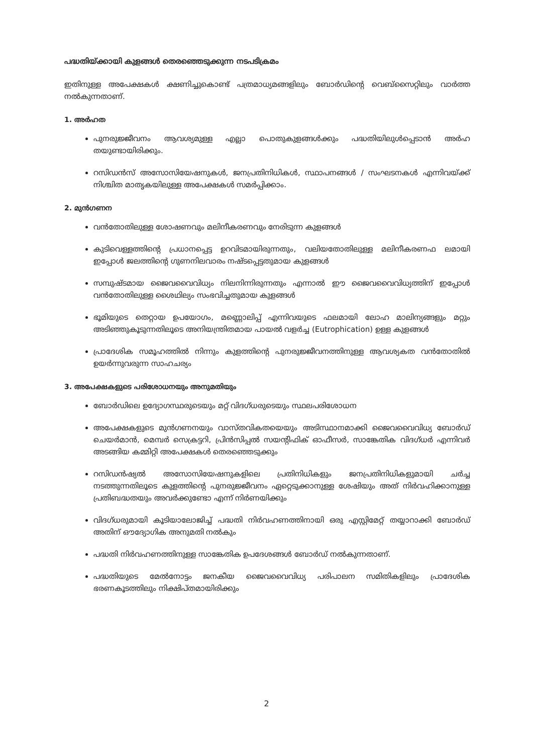പദ്ധതിയ്ക്കായി കുളങ്ങൾ തെരഞ്ഞെടുക്കുന്ന നടപടിക്രമം
ഇതിനുള്ള അപേക്ഷകൾ ക്ഷണിച്ചുകൊണ്ട് പത്രമാധ്യമങ്ങളിലും ബോർഡിന്റെ വെബ്സൈറ്റിലും വാർത്ത നൽകുന്നതാണ്.
1. അർഹത
പുനരുജ്ജീവനം ആവശ്യമുള്ള എല്ലാ പൊതുകുളങ്ങൾക്കും പദ്ധതിയിലുൾപ്പെടാൻ അർഹ തയുണ്ടായിരിക്കും.
റസിഡൻസ് അസോസിയേഷനുകൾ, ജനപ്രതിനിധികൾ, സ്ഥാപനങ്ങൾ / സംഘടനകൾ എന്നിവയ്ക്ക് നിശ്ചിത മാതൃകയിലുള്ള അപേക്ഷകൾ സമർപ്പിക്കാം.
2. മുൻഗണന
വൻതോതിലുള്ള ശോഷണവും മലിനീകരണവും നേരിടുന്ന കുളങ്ങൾ
കുടിവെള്ളത്തിന്റെ പ്രധാനപ്പെട്ട ഉറവിടമായിരുന്നതും, വലിയതോതിലുള്ള മലിനീകരണഫ ലമായി ഇപ്പോൾ ജലത്തിന്റെ ഗുണനിലവാരം നഷ്ടപ്പെട്ടതുമായ കുളങ്ങൾ
സമ്പുഷ്ടമായ ജൈവവൈവിധ്യം നിലനിന്നിരുന്നതും എന്നാൽ ഈ ജൈവവൈവിധ്യത്തിന് ഇപ്പോൾ വൻതോതിലുള്ള ശൈഥില്യം സംഭവിച്ചതുമായ കുളങ്ങൾ
ഭൂമിയുടെ തെറ്റായ ഉപയോഗം, മണ്ണൊലിപ്പ് എന്നിവയുടെ ഫലമായി ലോഹ മാലിന്യങ്ങളും മറ്റും അടിഞ്ഞുകൂടുന്നതിലൂടെ അനിയന്ത്രിതമായ പായൽ വളർച്ച (Eutrophication) ഉള്ള കുളങ്ങൾ
പ്രാദേശിക സമൂഹത്തിൽ നിന്നും കുളത്തിന്റെ പുനരുജ്ജീവനത്തിനുള്ള ആവശ്യകത വൻതോതിൽ ഉയർന്നുവരുന്ന സാഹചര്യം
3. അപേക്ഷകളുടെ പരിശോധനയും അനുമതിയും
ബോർഡിലെ ഉദ്യോഗസ്ഥരുടെയും മറ്റ് വിദഗ്ധരുടെയും സ്ഥലപരിശോധന
അപേക്ഷകളുടെ മുൻഗണനയും വാസ്തവികതയെയും അടിസ്ഥാനമാക്കി ജൈവവൈവിധ്യ ബോർഡ് ചെയർമാൻ, മെമ്പർ സെക്രട്ടറി, പ്രിൻസിപ്പൽ സയന്റിഫിക് ഓഫീസർ, സാങ്കേതിക വിദഗ്ധർ എന്നിവർ അടങ്ങിയ കമ്മിറ്റി അപേക്ഷകൾ തെരഞ്ഞെടുക്കും
റസിഡൻഷ്യൽ അസോസിയേഷനുകളിലെ പ്രതിനിധികളും ജനപ്രതിനിധികളുമായി ചർച്ച നടത്തുന്നതിലൂടെ കുളത്തിന്റെ പുനരുജ്ജീവനം ഏറ്റെടുക്കാനുള്ള ശേഷിയും അത് നിർവഹിക്കാനുള്ള പ്രതിബദ്ധതയും അവർക്കുണ്ടോ എന്ന് നിർണയിക്കും
വിദഗ്ധരുമായി കൂടിയാലോജിച്ച് പദ്ധതി നിർവഹണത്തിനായി ഒരു എസ്റ്റിമേറ്റ് തയ്യാറാക്കി ബോർഡ് അതിന് ഔദ്യോഗിക അനുമതി നൽകും
പദ്ധതി നിർവഹണത്തിനുള്ള സാങ്കേതിക ഉപദേശങ്ങൾ ബോർഡ് നൽകുന്നതാണ്.
പദ്ധതിയുടെ മേൽനോട്ടം ജനകീയ ജൈവവൈവിധ്യ പരിപാലന സമിതികളിലും പ്രാദേശിക ഭരണകൂടത്തിലും നിക്ഷിപ്തമായിരിക്കും
2